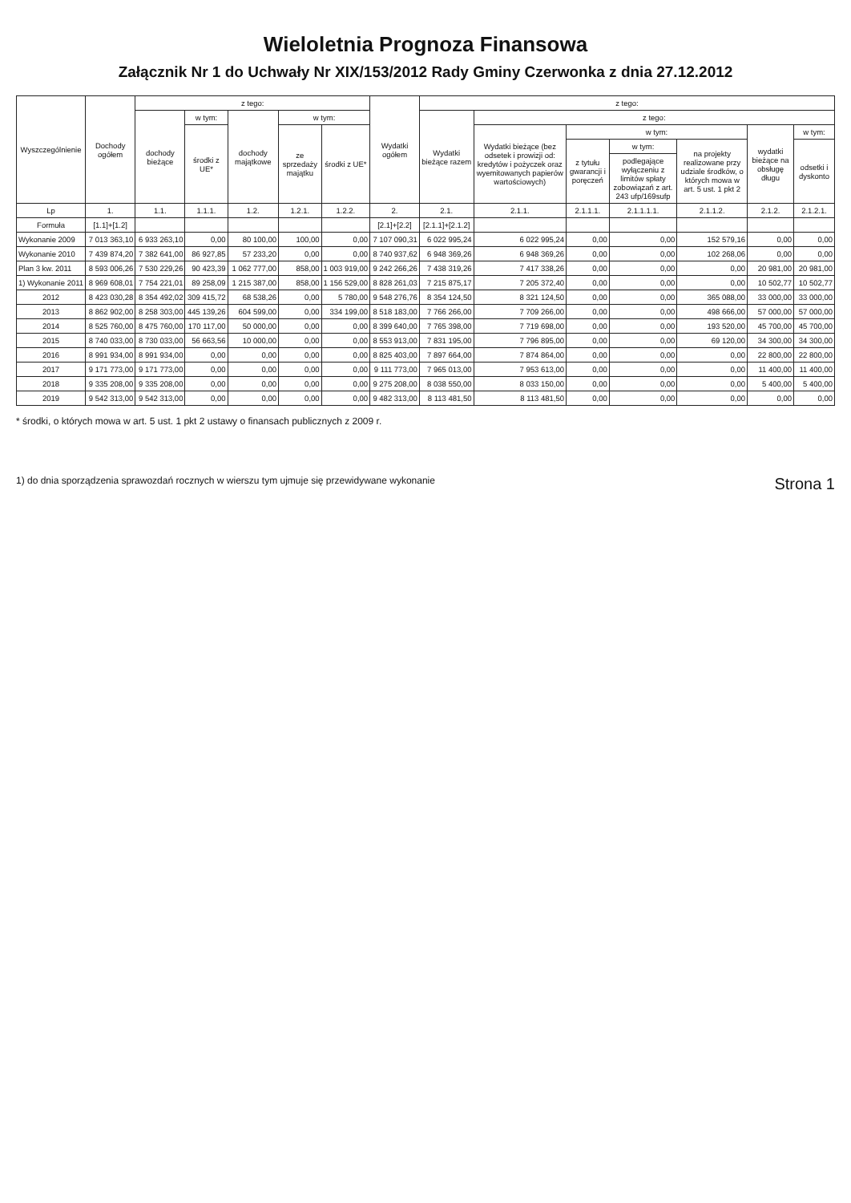Wieloletnia Prognoza Finansowa
Załącznik Nr 1 do Uchwały Nr XIX/153/2012 Rady Gminy Czerwonka z dnia 27.12.2012
| Wyszczególnienie | Dochody ogółem | z tego: | | | | | Wydatki ogółem | z tego: | | | | | | |
| --- | --- | --- | --- | --- | --- | --- | --- | --- | --- | --- | --- | --- | --- | --- |
| | | dochody bieżące | w tym: | dochody majątkowe | w tym: | | | Wydatki bieżące razem | z tego: | | | | | |
| | | | środki z UE* | | ze sprzedaży majątku | środki z UE* | | | Wydatki bieżące (bez odsetek i prowizji od: kredytów i pożyczek oraz wyemitowanych papierów wartościowych) | w tym: | | | wydatki bieżące na obsługę długu | w tym: |
| | | | | | | | | | | z tytułu gwarancji i poręczeń | w tym: | na projekty realizowane przy udziale środków, o których mowa w art. 5 ust. 1 pkt 2 | | odsetki i dyskonto |
| | | | | | | | | | | | podlegające wyłączeniu z limitów spłaty zobowiązań z art. 243 ufp/169sufp | | | |
| Lp | 1. | 1.1. | 1.1.1. | 1.2. | 1.2.1. | 1.2.2. | 2. | 2.1. | 2.1.1. | 2.1.1.1. | 2.1.1.1.1. | 2.1.1.2. | 2.1.2. | 2.1.2.1. |
| Formuła | [1.1]+[1.2] | | | | | | [2.1]+[2.2] | [2.1.1]+[2.1.2] | | | | | | |
| Wykonanie 2009 | 7 013 363,10 | 6 933 263,10 | 0,00 | 80 100,00 | 100,00 | 0,00 | 7 107 090,31 | 6 022 995,24 | 6 022 995,24 | 0,00 | 0,00 | 152 579,16 | 0,00 | 0,00 |
| Wykonanie 2010 | 7 439 874,20 | 7 382 641,00 | 86 927,85 | 57 233,20 | 0,00 | 0,00 | 8 740 937,62 | 6 948 369,26 | 6 948 369,26 | 0,00 | 0,00 | 102 268,06 | 0,00 | 0,00 |
| Plan 3 kw. 2011 | 8 593 006,26 | 7 530 229,26 | 90 423,39 | 1 062 777,00 | 858,00 | 1 003 919,00 | 9 242 266,26 | 7 438 319,26 | 7 417 338,26 | 0,00 | 0,00 | 0,00 | 20 981,00 | 20 981,00 |
| 1) Wykonanie 2011 | 8 969 608,01 | 7 754 221,01 | 89 258,09 | 1 215 387,00 | 858,00 | 1 156 529,00 | 8 828 261,03 | 7 215 875,17 | 7 205 372,40 | 0,00 | 0,00 | 0,00 | 10 502,77 | 10 502,77 |
| 2012 | 8 423 030,28 | 8 354 492,02 | 309 415,72 | 68 538,26 | 0,00 | 5 780,00 | 9 548 276,76 | 8 354 124,50 | 8 321 124,50 | 0,00 | 0,00 | 365 088,00 | 33 000,00 | 33 000,00 |
| 2013 | 8 862 902,00 | 8 258 303,00 | 445 139,26 | 604 599,00 | 0,00 | 334 199,00 | 8 518 183,00 | 7 766 266,00 | 7 709 266,00 | 0,00 | 0,00 | 498 666,00 | 57 000,00 | 57 000,00 |
| 2014 | 8 525 760,00 | 8 475 760,00 | 170 117,00 | 50 000,00 | 0,00 | 0,00 | 8 399 640,00 | 7 765 398,00 | 7 719 698,00 | 0,00 | 0,00 | 193 520,00 | 45 700,00 | 45 700,00 |
| 2015 | 8 740 033,00 | 8 730 033,00 | 56 663,56 | 10 000,00 | 0,00 | 0,00 | 8 553 913,00 | 7 831 195,00 | 7 796 895,00 | 0,00 | 0,00 | 69 120,00 | 34 300,00 | 34 300,00 |
| 2016 | 8 991 934,00 | 8 991 934,00 | 0,00 | 0,00 | 0,00 | 0,00 | 8 825 403,00 | 7 897 664,00 | 7 874 864,00 | 0,00 | 0,00 | 0,00 | 22 800,00 | 22 800,00 |
| 2017 | 9 171 773,00 | 9 171 773,00 | 0,00 | 0,00 | 0,00 | 0,00 | 9 111 773,00 | 7 965 013,00 | 7 953 613,00 | 0,00 | 0,00 | 0,00 | 11 400,00 | 11 400,00 |
| 2018 | 9 335 208,00 | 9 335 208,00 | 0,00 | 0,00 | 0,00 | 0,00 | 9 275 208,00 | 8 038 550,00 | 8 033 150,00 | 0,00 | 0,00 | 0,00 | 5 400,00 | 5 400,00 |
| 2019 | 9 542 313,00 | 9 542 313,00 | 0,00 | 0,00 | 0,00 | 0,00 | 9 482 313,00 | 8 113 481,50 | 8 113 481,50 | 0,00 | 0,00 | 0,00 | 0,00 | 0,00 |
* środki, o których mowa w art. 5 ust. 1 pkt 2 ustawy o finansach publicznych z 2009 r.
1) do dnia sporządzenia sprawozdań rocznych w wierszu tym ujmuje się przewidywane wykonanie Strona 1